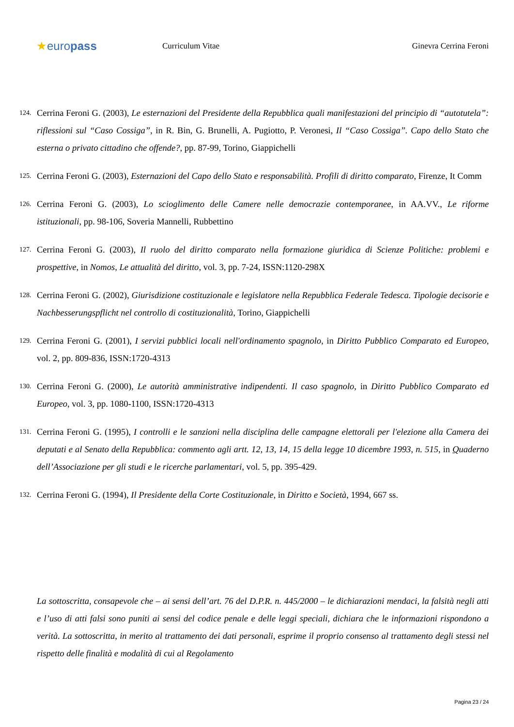★europass
Curriculum Vitae Ginevra Cerrina Feroni
124.
Cerrina Feroni G. (2003), Le esternazioni del Presidente della Repubblica quali manifestazioni del principio di “autotutela”: riflessioni sul “Caso Cossiga”, in R. Bin, G. Brunelli, A. Pugiotto, P. Veronesi, Il “Caso Cossiga”. Capo dello Stato che esterna o privato cittadino che offende?, pp. 87-99, Torino, Giappichelli
125.
Cerrina Feroni G. (2003), Esternazioni del Capo dello Stato e responsabilità. Profili di diritto comparato, Firenze, It Comm
126.
Cerrina Feroni G. (2003), Lo scioglimento delle Camere nelle democrazie contemporanee, in AA.VV., Le riforme istituzionali, pp. 98-106, Soveria Mannelli, Rubbettino
127.
Cerrina Feroni G. (2003), Il ruolo del diritto comparato nella formazione giuridica di Scienze Politiche: problemi e prospettive, in Nomos, Le attualità del diritto, vol. 3, pp. 7-24, ISSN:1120-298X
128.
Cerrina Feroni G. (2002), Giurisdizione costituzionale e legislatore nella Repubblica Federale Tedesca. Tipologie decisorie e Nachbesserungspflicht nel controllo di costituzionalità, Torino, Giappichelli
129.
Cerrina Feroni G. (2001), I servizi pubblici locali nell'ordinamento spagnolo, in Diritto Pubblico Comparato ed Europeo, vol. 2, pp. 809-836, ISSN:1720-4313
130.
Cerrina Feroni G. (2000), Le autorità amministrative indipendenti. Il caso spagnolo, in Diritto Pubblico Comparato ed Europeo, vol. 3, pp. 1080-1100, ISSN:1720-4313
131.
Cerrina Feroni G. (1995), I controlli e le sanzioni nella disciplina delle campagne elettorali per l'elezione alla Camera dei deputati e al Senato della Repubblica: commento agli artt. 12, 13, 14, 15 della legge 10 dicembre 1993, n. 515, in Quaderno dell’Associazione per gli studi e le ricerche parlamentari, vol. 5, pp. 395-429.
132.
Cerrina Feroni G. (1994), Il Presidente della Corte Costituzionale, in Diritto e Società, 1994, 667 ss.
La sottoscritta, consapevole che – ai sensi dell’art. 76 del D.P.R. n. 445/2000 – le dichiarazioni mendaci, la falsità negli atti e l’uso di atti falsi sono puniti ai sensi del codice penale e delle leggi speciali, dichiara che le informazioni rispondono a verità. La sottoscritta, in merito al trattamento dei dati personali, esprime il proprio consenso al trattamento degli stessi nel rispetto delle finalità e modalità di cui al Regolamento
Pagina 23 / 24